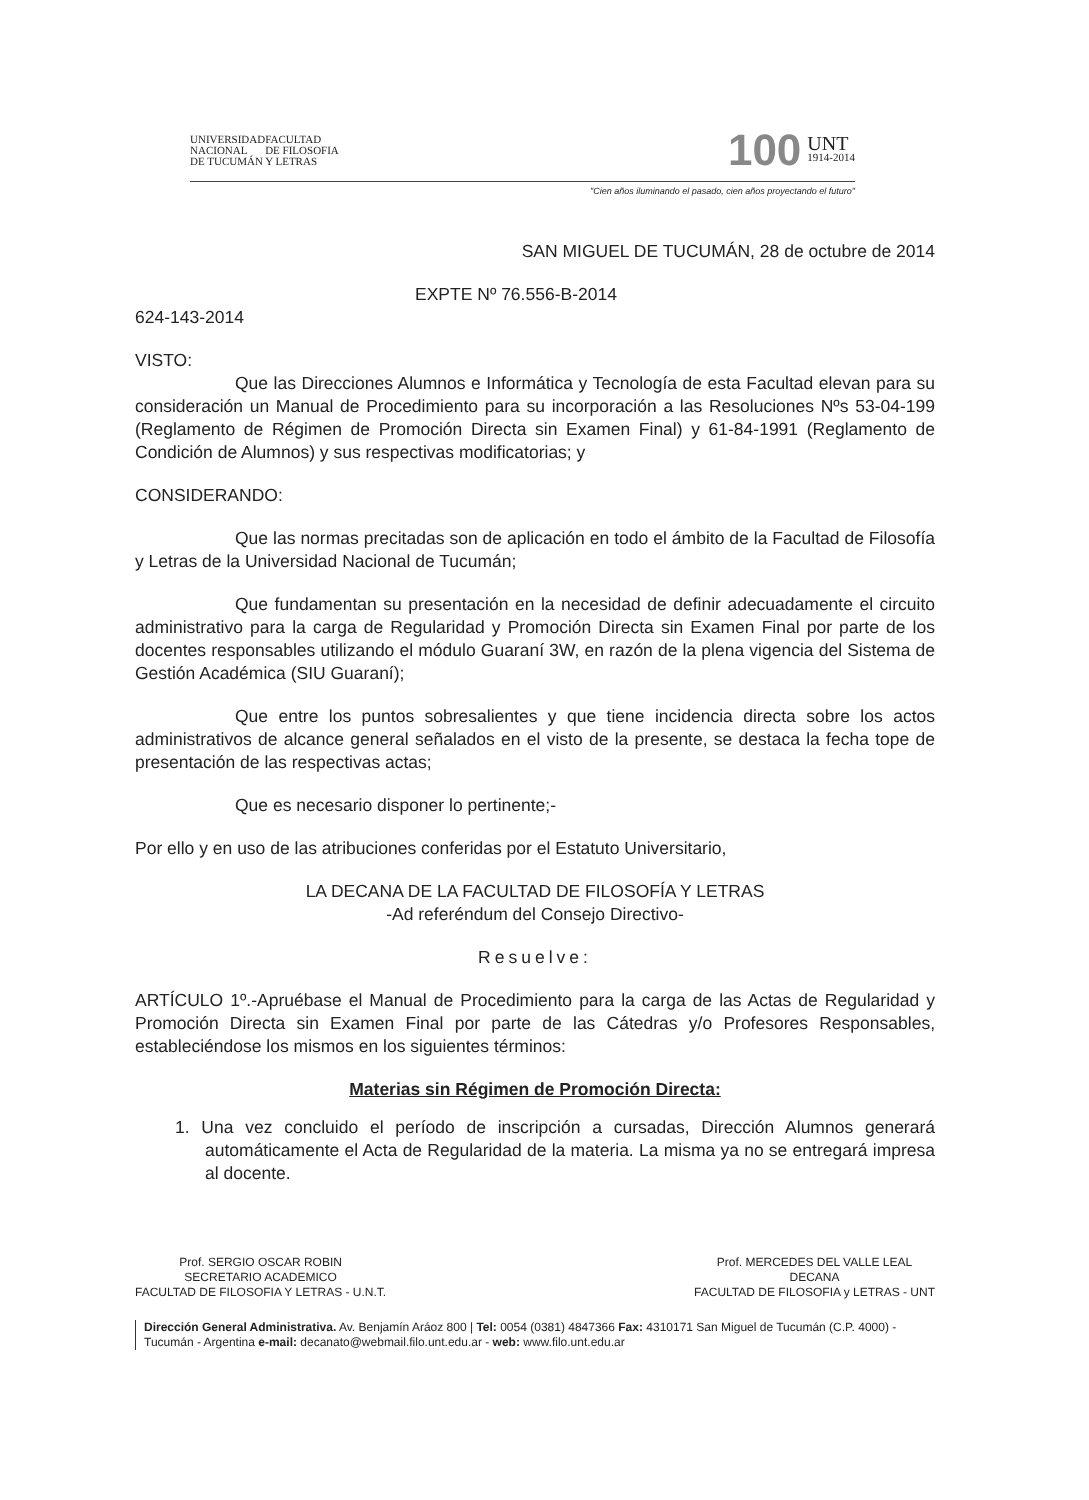UNIVERSIDAD
NACIONAL
DE TUCUMÁN
FACULTAD
DE FILOSOFIA
Y LETRAS
100
UNT
1914-2014
"Cien años iluminando el pasado, cien años proyectando el futuro"
SAN MIGUEL DE TUCUMÁN, 28 de octubre de 2014
EXPTE Nº 76.556-B-2014
624-143-2014
VISTO:
Que las Direcciones Alumnos e Informática y Tecnología de esta Facultad elevan para su consideración un Manual de Procedimiento para su incorporación a las Resoluciones Nºs 53-04-199 (Reglamento de Régimen de Promoción Directa sin Examen Final) y 61-84-1991 (Reglamento de Condición de Alumnos) y sus respectivas modificatorias; y
CONSIDERANDO:
Que las normas precitadas son de aplicación en todo el ámbito de la Facultad de Filosofía y Letras de la Universidad Nacional de Tucumán;
Que fundamentan su presentación en la necesidad de definir adecuadamente el circuito administrativo para la carga de Regularidad y Promoción Directa sin Examen Final por parte de los docentes responsables utilizando el módulo Guaraní 3W, en razón de la plena vigencia del Sistema de Gestión Académica (SIU Guaraní);
Que entre los puntos sobresalientes y que tiene incidencia directa sobre los actos administrativos de alcance general señalados en el visto de la presente, se destaca la fecha tope de presentación de las respectivas actas;
Que es necesario disponer lo pertinente;-
Por ello y en uso de las atribuciones conferidas por el Estatuto Universitario,
LA DECANA DE LA FACULTAD DE FILOSOFÍA Y LETRAS
-Ad referéndum del Consejo Directivo-
Resuelve:
ARTÍCULO 1º.-Apruébase el Manual de Procedimiento para la carga de las Actas de Regularidad y Promoción Directa sin Examen Final por parte de las Cátedras y/o Profesores Responsables, estableciéndose los mismos en los siguientes términos:
Materias sin Régimen de Promoción Directa:
1. Una vez concluido el período de inscripción a cursadas, Dirección Alumnos generará automáticamente el Acta de Regularidad de la materia. La misma ya no se entregará impresa al docente.
Prof. SERGIO OSCAR ROBIN
SECRETARIO ACADEMICO
FACULTAD DE FILOSOFIA Y LETRAS - U.N.T.
Prof. MERCEDES DEL VALLE LEAL
DECANA
FACULTAD DE FILOSOFIA y LETRAS - UNT
Dirección General Administrativa. Av. Benjamín Aráoz 800 | Tel: 0054 (0381) 4847366 Fax: 4310171 San Miguel de Tucumán (C.P. 4000) - Tucumán - Argentina e-mail: decanato@webmail.filo.unt.edu.ar - web: www.filo.unt.edu.ar